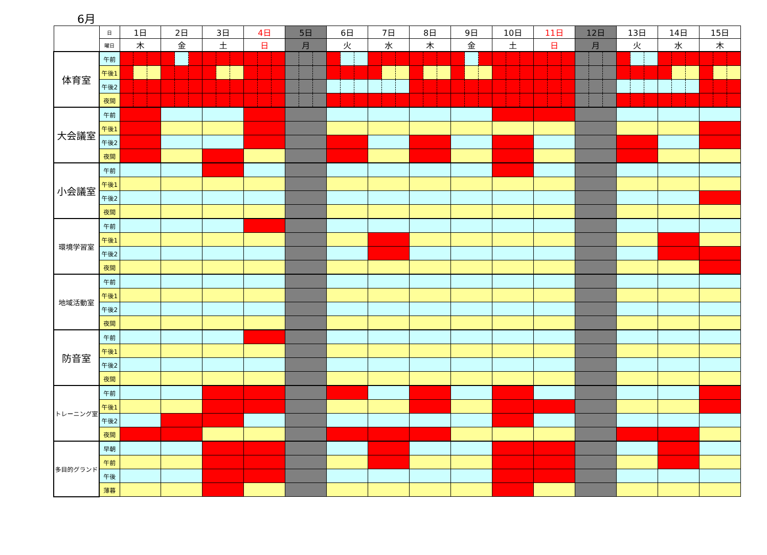6月
| | 日 | 1日 | 2日 | 3日 | 4日 | 5日 | 6日 | 7日 | 8日 | 9日 | 10日 | 11日 | 12日 | 13日 | 14日 | 15日 |
| --- | --- | --- | --- | --- | --- | --- | --- | --- | --- | --- | --- | --- | --- | --- | --- | --- |
| | 曜日 | 木 | 金 | 土 | 日 | 月 | 火 | 水 | 木 | 金 | 土 | 日 | 月 | 火 | 水 | 木 |
| 体育室 | 午前 | | | | | | | | | | | | | | | |
| | 午後1 | | | | | | | | | | | | | | | |
| | 午後2 | | | | | | | | | | | | | | | |
| | 夜間 | | | | | | | | | | | | | | | |
| 大会議室 | 午前 | | | | | | | | | | | | | | | |
| | 午後1 | | | | | | | | | | | | | | | |
| | 午後2 | | | | | | | | | | | | | | | |
| | 夜間 | | | | | | | | | | | | | | | |
| 小会議室 | 午前 | | | | | | | | | | | | | | | |
| | 午後1 | | | | | | | | | | | | | | | |
| | 午後2 | | | | | | | | | | | | | | | |
| | 夜間 | | | | | | | | | | | | | | | |
| 環境学習室 | 午前 | | | | | | | | | | | | | | | |
| | 午後1 | | | | | | | | | | | | | | | |
| | 午後2 | | | | | | | | | | | | | | | |
| | 夜間 | | | | | | | | | | | | | | | |
| 地域活動室 | 午前 | | | | | | | | | | | | | | | |
| | 午後1 | | | | | | | | | | | | | | | |
| | 午後2 | | | | | | | | | | | | | | | |
| | 夜間 | | | | | | | | | | | | | | | |
| 防音室 | 午前 | | | | | | | | | | | | | | | |
| | 午後1 | | | | | | | | | | | | | | | |
| | 午後2 | | | | | | | | | | | | | | | |
| | 夜間 | | | | | | | | | | | | | | | |
| トレーニング室 | 午前 | | | | | | | | | | | | | | | |
| | 午後1 | | | | | | | | | | | | | | | |
| | 午後2 | | | | | | | | | | | | | | | |
| | 夜間 | | | | | | | | | | | | | | | |
| 多目的グランド | 早朝 | | | | | | | | | | | | | | | |
| | 午前 | | | | | | | | | | | | | | | |
| | 午後 | | | | | | | | | | | | | | | |
| | 薄暮 | | | | | | | | | | | | | | | |